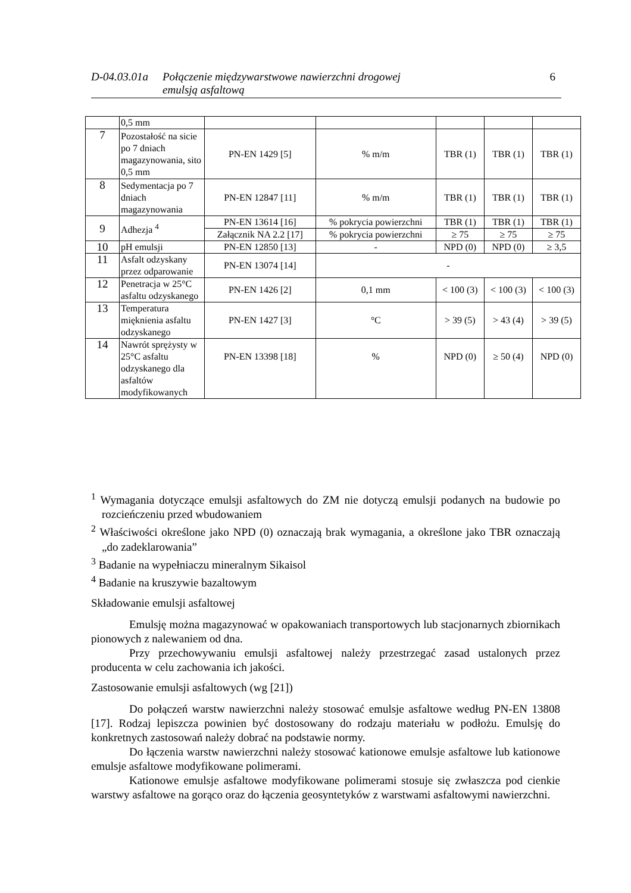D-04.03.01a Połączenie międzywarstwowe nawierzchni drogowej
emulsją asfaltową 6
| | 0,5 mm | | | | | |
| 7 | Pozostałość na sicie po 7 dniach magazynowania, sito 0,5 mm | PN-EN 1429 [5] | % m/m | TBR (1) | TBR (1) | TBR (1) |
| 8 | Sedymentacja po 7 dniach magazynowania | PN-EN 12847 [11] | % m/m | TBR (1) | TBR (1) | TBR (1) |
| 9 | Adhezja <sup>4</sup> | PN-EN 13614 [16] | % pokrycia powierzchni | TBR (1) | TBR (1) | TBR (1) |
| | | Załącznik NA 2.2 [17] | % pokrycia powierzchni | ≥ 75 | ≥ 75 | ≥ 75 |
| 10 | pH emulsji | PN-EN 12850 [13] | - | NPD (0) | NPD (0) | ≥ 3,5 |
| 11 | Asfalt odzyskany przez odparowanie | PN-EN 13074 [14] | - | | | |
| 12 | Penetracja w 25°C asfaltu odzyskanego | PN-EN 1426 [2] | 0,1 mm | < 100 (3) | < 100 (3) | < 100 (3) |
| 13 | Temperatura mięknienia asfaltu odzyskanego | PN-EN 1427 [3] | °C | > 39 (5) | > 43 (4) | > 39 (5) |
| 14 | Nawrót sprężysty w 25°C asfaltu odzyskanego dla asfaltów modyfikowanych | PN-EN 13398 [18] | % | NPD (0) | ≥ 50 (4) | NPD (0) |
<sup>1</sup> Wymagania dotyczące emulsji asfaltowych do ZM nie dotyczą emulsji podanych na budowie po rozcieńczeniu przed wbudowaniem
<sup>2</sup> Właściwości określone jako NPD (0) oznaczają brak wymagania, a określone jako TBR oznaczają „do zadeklarowania”
<sup>3</sup> Badanie na wypełniaczu mineralnym Sikaisol
<sup>4</sup> Badanie na kruszywie bazaltowym
Składowanie emulsji asfaltowej
Emulsję można magazynować w opakowaniach transportowych lub stacjonarnych zbiornikach pionowych z nalewaniem od dna.
Przy przechowywaniu emulsji asfaltowej należy przestrzegać zasad ustalonych przez producenta w celu zachowania ich jakości.
Zastosowanie emulsji asfaltowych (wg [21])
Do połączeń warstw nawierzchni należy stosować emulsje asfaltowe według PN-EN 13808 [17]. Rodzaj lepiszcza powinien być dostosowany do rodzaju materiału w podłożu. Emulsję do konkretnych zastosowań należy dobrać na podstawie normy.
Do łączenia warstw nawierzchni należy stosować kationowe emulsje asfaltowe lub kationowe emulsje asfaltowe modyfikowane polimerami.
Kationowe emulsje asfaltowe modyfikowane polimerami stosuje się zwłaszcza pod cienkie warstwy asfaltowe na gorąco oraz do łączenia geosyntetyków z warstwami asfaltowymi nawierzchni.